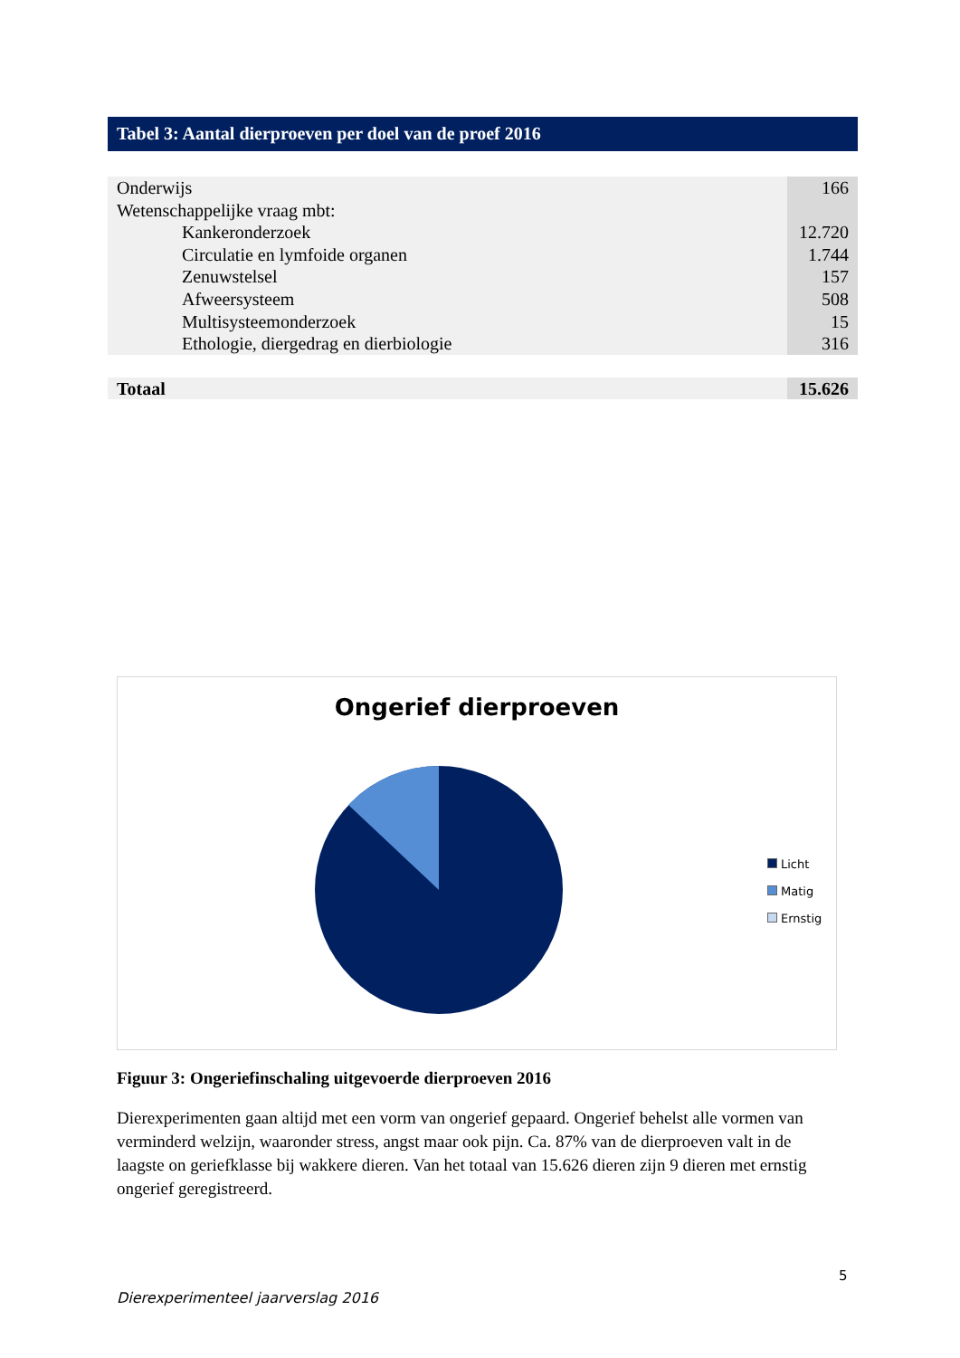Tabel 3: Aantal dierproeven per doel van de proef 2016
| Onderwijs | 166 |
| Wetenschappelijke vraag mbt: | |
| Kankeronderzoek | 12.720 |
| Circulatie en lymfoide organen | 1.744 |
| Zenuwstelsel | 157 |
| Afweersysteem | 508 |
| Multisysteemonderzoek | 15 |
| Ethologie, diergedrag en dierbiologie | 316 |
| Totaal | 15.626 |
Ongerief dierproeven
Licht
Matig
Ernstig
Figuur 3: Ongeriefinschaling uitgevoerde dierproeven 2016
Dierexperimenten gaan altijd met een vorm van ongerief gepaard. Ongerief behelst alle vormen van verminderd welzijn, waaronder stress, angst maar ook pijn. Ca. 87% van de dierproeven valt in de laagste on geriefklasse bij wakkere dieren. Van het totaal van 15.626 dieren zijn 9 dieren met ernstig ongerief geregistreerd.
5
Dierexperimenteel jaarverslag 2016